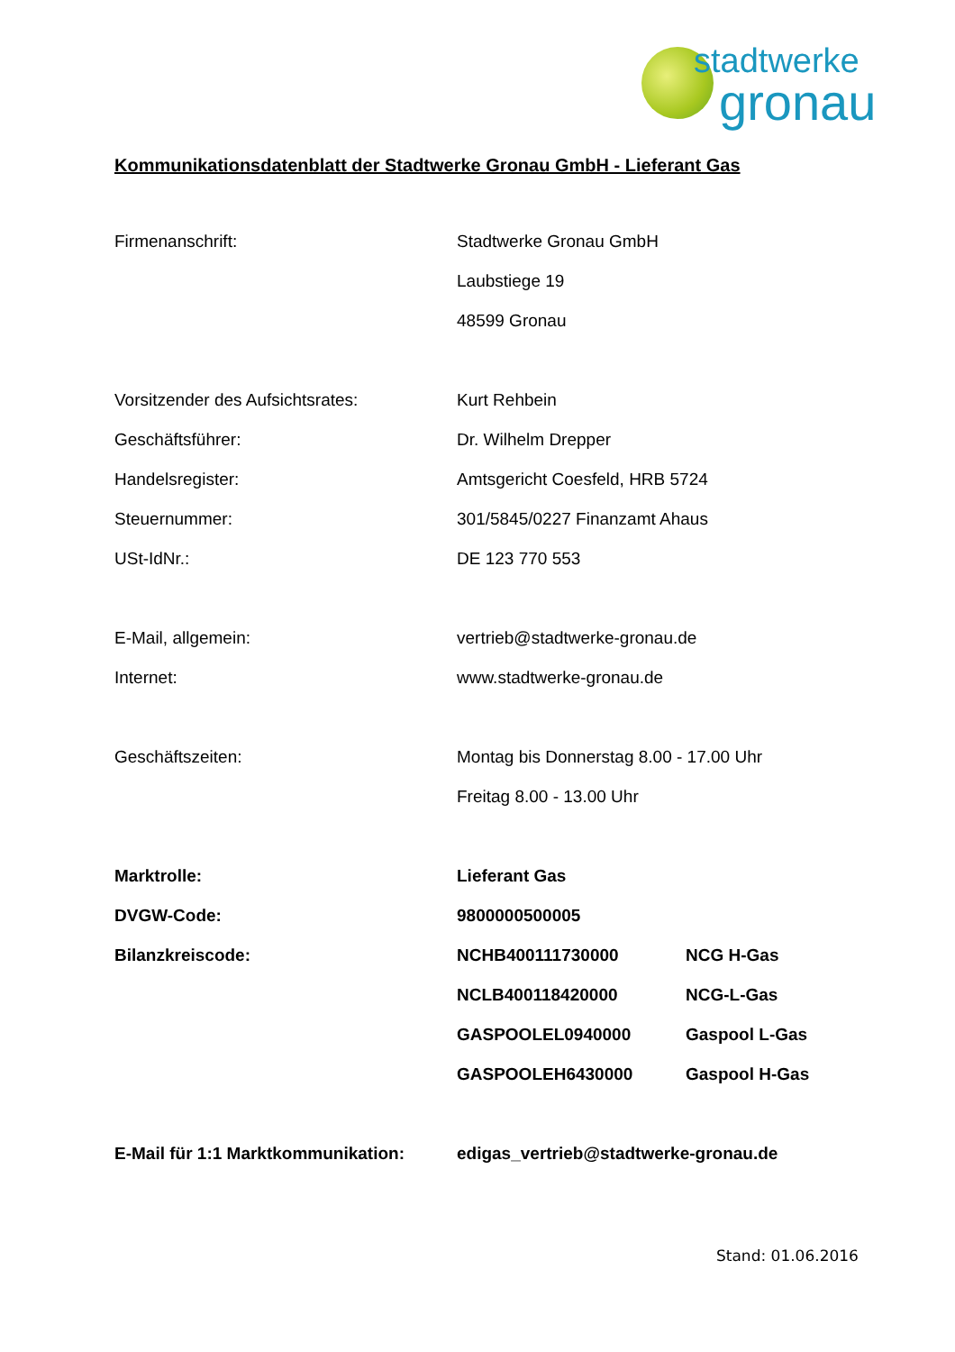stadtwerke
gronau
Kommunikationsdatenblatt der Stadtwerke Gronau GmbH - Lieferant Gas
| Firmenanschrift: | Stadtwerke Gronau GmbH | |
| | Laubstiege 19 | |
| | 48599 Gronau | |
| Vorsitzender des Aufsichtsrates: | Kurt Rehbein | |
| Geschäftsführer: | Dr. Wilhelm Drepper | |
| Handelsregister: | Amtsgericht Coesfeld, HRB 5724 | |
| Steuernummer: | 301/5845/0227 Finanzamt Ahaus | |
| USt-IdNr.: | DE 123 770 553 | |
| E-Mail, allgemein: | vertrieb@stadtwerke-gronau.de | |
| Internet: | www.stadtwerke-gronau.de | |
| Geschäftszeiten: | Montag bis Donnerstag 8.00 - 17.00 Uhr | |
| | Freitag 8.00 - 13.00 Uhr | |
| Marktrolle: | Lieferant Gas | |
| DVGW-Code: | 9800000500005 | |
| Bilanzkreiscode: | NCHB400111730000 | NCG H-Gas |
| | NCLB400118420000 | NCG-L-Gas |
| | GASPOOLEL0940000 | Gaspool L-Gas |
| | GASPOOLEH6430000 | Gaspool H-Gas |
| E-Mail für 1:1 Marktkommunikation: | edigas_vertrieb@stadtwerke-gronau.de | |
Stand: 01.06.2016